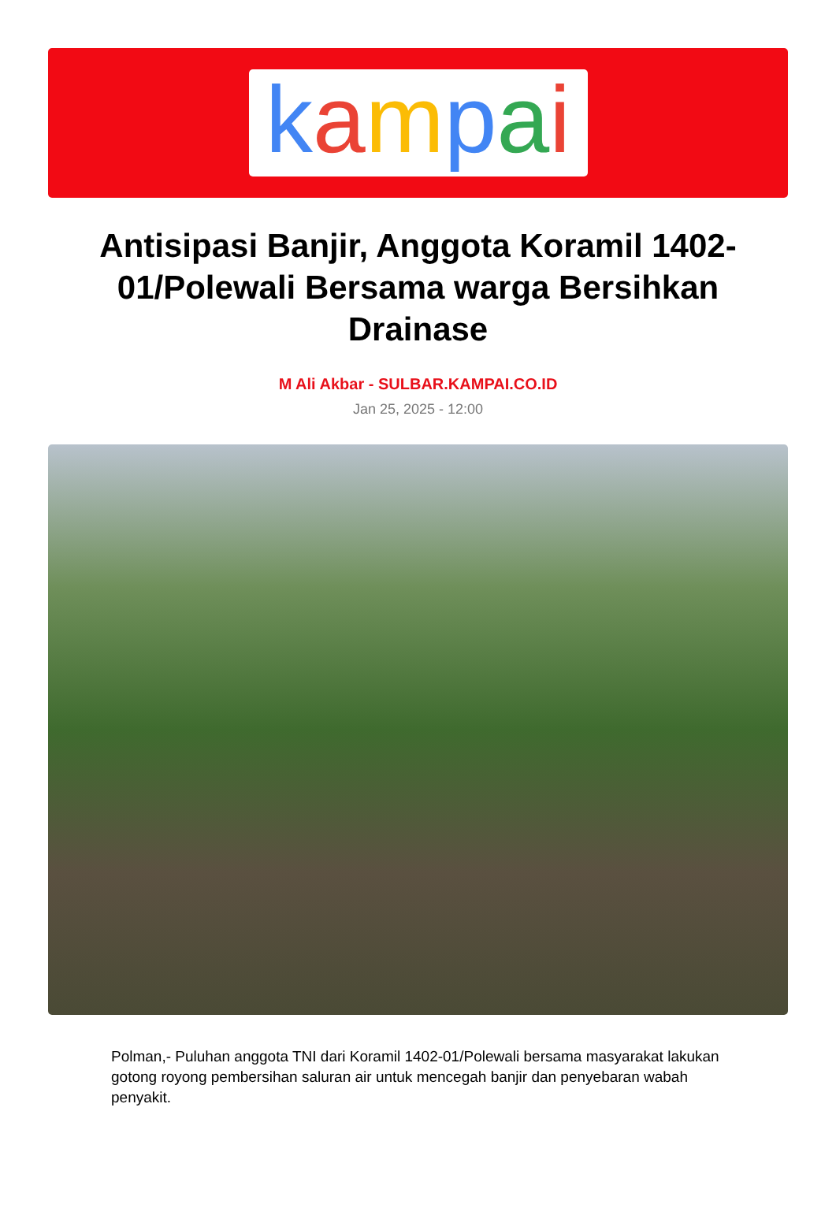kampai
Antisipasi Banjir, Anggota Koramil 1402-01/Polewali Bersama warga Bersihkan Drainase
M Ali Akbar - SULBAR.KAMPAI.CO.ID
Jan 25, 2025 - 12:00
Polman,- Puluhan anggota TNI dari Koramil 1402-01/Polewali bersama masyarakat lakukan gotong royong pembersihan saluran air untuk mencegah banjir dan penyebaran wabah penyakit.